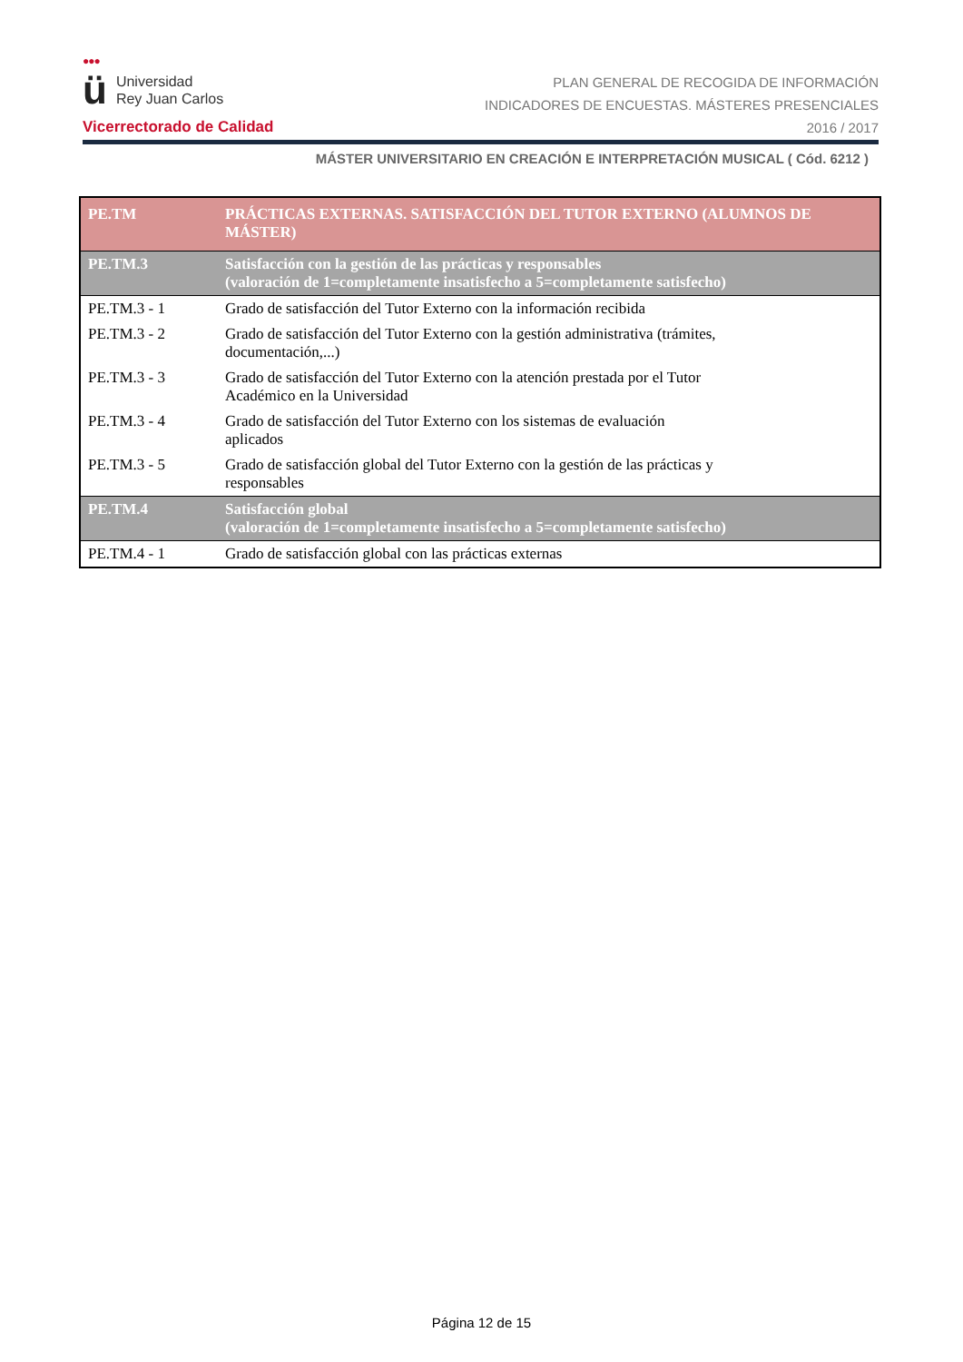●●●
ü Universidad
Rey Juan Carlos
Vicerrectorado de Calidad
PLAN GENERAL DE RECOGIDA DE INFORMACIÓN
INDICADORES DE ENCUESTAS. MÁSTERES PRESENCIALES
2016 / 2017
MÁSTER UNIVERSITARIO EN CREACIÓN E INTERPRETACIÓN MUSICAL ( Cód. 6212 )
| PE.TM | PRÁCTICAS EXTERNAS. SATISFACCIÓN DEL TUTOR EXTERNO (ALUMNOS DE MÁSTER) |
| --- | --- |
| PE.TM.3 | Satisfacción con la gestión de las prácticas y responsables (valoración de 1=completamente insatisfecho a 5=completamente satisfecho) |
| PE.TM.3 - 1 | Grado de satisfacción del Tutor Externo con la información recibida |
| PE.TM.3 - 2 | Grado de satisfacción del Tutor Externo con la gestión administrativa (trámites, documentación,...) |
| PE.TM.3 - 3 | Grado de satisfacción del Tutor Externo con la atención prestada por el Tutor Académico en la Universidad |
| PE.TM.3 - 4 | Grado de satisfacción del Tutor Externo con los sistemas de evaluación aplicados |
| PE.TM.3 - 5 | Grado de satisfacción global del Tutor Externo con la gestión de las prácticas y responsables |
| PE.TM.4 | Satisfacción global (valoración de 1=completamente insatisfecho a 5=completamente satisfecho) |
| PE.TM.4 - 1 | Grado de satisfacción global con las prácticas externas |
Página 12 de 15